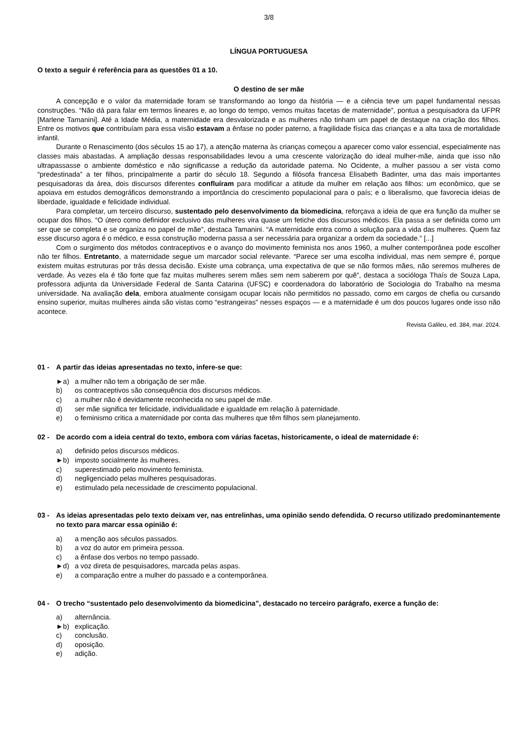3/8
LÍNGUA PORTUGUESA
O texto a seguir é referência para as questões 01 a 10.
O destino de ser mãe
A concepção e o valor da maternidade foram se transformando ao longo da história — e a ciência teve um papel fundamental nessas construções. “Não dá para falar em termos lineares e, ao longo do tempo, vemos muitas facetas de maternidade”, pontua a pesquisadora da UFPR [Marlene Tamanini]. Até a Idade Média, a maternidade era desvalorizada e as mulheres não tinham um papel de destaque na criação dos filhos. Entre os motivos que contribuíam para essa visão estavam a ênfase no poder paterno, a fragilidade física das crianças e a alta taxa de mortalidade infantil.
Durante o Renascimento (dos séculos 15 ao 17), a atenção materna às crianças começou a aparecer como valor essencial, especialmente nas classes mais abastadas. A ampliação dessas responsabilidades levou a uma crescente valorização do ideal mulher-mãe, ainda que isso não ultrapassasse o ambiente doméstico e não significasse a redução da autoridade paterna. No Ocidente, a mulher passou a ser vista como “predestinada” a ter filhos, principalmente a partir do século 18. Segundo a filósofa francesa Elisabeth Badinter, uma das mais importantes pesquisadoras da área, dois discursos diferentes confluíram para modificar a atitude da mulher em relação aos filhos: um econômico, que se apoiava em estudos demográficos demonstrando a importância do crescimento populacional para o país; e o liberalismo, que favorecia ideias de liberdade, igualdade e felicidade individual.
Para completar, um terceiro discurso, sustentado pelo desenvolvimento da biomedicina, reforçava a ideia de que era função da mulher se ocupar dos filhos. “O útero como definidor exclusivo das mulheres vira quase um fetiche dos discursos médicos. Ela passa a ser definida como um ser que se completa e se organiza no papel de mãe”, destaca Tamanini. “A maternidade entra como a solução para a vida das mulheres. Quem faz esse discurso agora é o médico, e essa construção moderna passa a ser necessária para organizar a ordem da sociedade.” [...]
Com o surgimento dos métodos contraceptivos e o avanço do movimento feminista nos anos 1960, a mulher contemporânea pode escolher não ter filhos. Entretanto, a maternidade segue um marcador social relevante. “Parece ser uma escolha individual, mas nem sempre é, porque existem muitas estruturas por trás dessa decisão. Existe uma cobrança, uma expectativa de que se não formos mães, não seremos mulheres de verdade. Às vezes ela é tão forte que faz muitas mulheres serem mães sem nem saberem por quê”, destaca a socióloga Thaís de Souza Lapa, professora adjunta da Universidade Federal de Santa Catarina (UFSC) e coordenadora do laboratório de Sociologia do Trabalho na mesma universidade. Na avaliação dela, embora atualmente consigam ocupar locais não permitidos no passado, como em cargos de chefia ou cursando ensino superior, muitas mulheres ainda são vistas como “estrangeiras” nesses espaços — e a maternidade é um dos poucos lugares onde isso não acontece.
Revista Galileu, ed. 384, mar. 2024.
01 - A partir das ideias apresentadas no texto, infere-se que:
►a) a mulher não tem a obrigação de ser mãe.
b) os contraceptivos são consequência dos discursos médicos.
c) a mulher não é devidamente reconhecida no seu papel de mãe.
d) ser mãe significa ter felicidade, individualidade e igualdade em relação à paternidade.
e) o feminismo critica a maternidade por conta das mulheres que têm filhos sem planejamento.
02 - De acordo com a ideia central do texto, embora com várias facetas, historicamente, o ideal de maternidade é:
a) definido pelos discursos médicos.
►b) imposto socialmente às mulheres.
c) superestimado pelo movimento feminista.
d) negligenciado pelas mulheres pesquisadoras.
e) estimulado pela necessidade de crescimento populacional.
03 - As ideias apresentadas pelo texto deixam ver, nas entrelinhas, uma opinião sendo defendida. O recurso utilizado predominantemente no texto para marcar essa opinião é:
a) a menção aos séculos passados.
b) a voz do autor em primeira pessoa.
c) a ênfase dos verbos no tempo passado.
►d) a voz direta de pesquisadores, marcada pelas aspas.
e) a comparação entre a mulher do passado e a contemporânea.
04 - O trecho “sustentado pelo desenvolvimento da biomedicina”, destacado no terceiro parágrafo, exerce a função de:
a) alternância.
►b) explicação.
c) conclusão.
d) oposição.
e) adição.